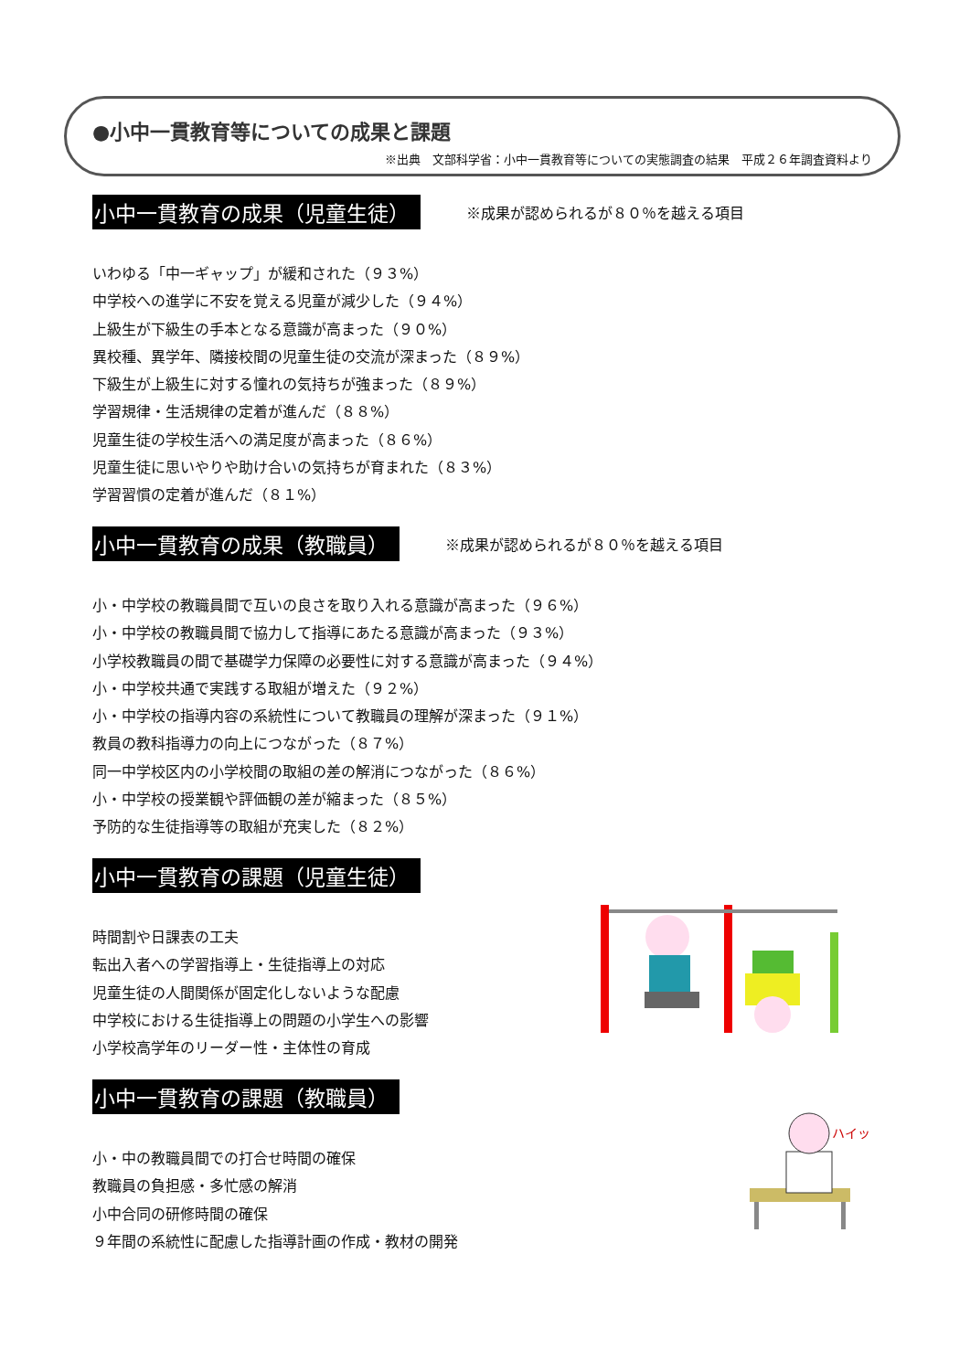●小中一貫教育等についての成果と課題
※出典　文部科学省：小中一貫教育等についての実態調査の結果　平成２６年調査資料より
小中一貫教育の成果（児童生徒） ※成果が認められるが８０％を越える項目
いわゆる「中一ギャップ」が緩和された（９３%）
中学校への進学に不安を覚える児童が減少した（９４%）
上級生が下級生の手本となる意識が高まった（９０%）
異校種、異学年、隣接校間の児童生徒の交流が深まった（８９%）
下級生が上級生に対する憧れの気持ちが強まった（８９%）
学習規律・生活規律の定着が進んだ（８８%）
児童生徒の学校生活への満足度が高まった（８６%）
児童生徒に思いやりや助け合いの気持ちが育まれた（８３%）
学習習慣の定着が進んだ（８１%）
小中一貫教育の成果（教職員） ※成果が認められるが８０％を越える項目
小・中学校の教職員間で互いの良さを取り入れる意識が高まった（９６%）
小・中学校の教職員間で協力して指導にあたる意識が高まった（９３%）
小学校教職員の間で基礎学力保障の必要性に対する意識が高まった（９４%）
小・中学校共通で実践する取組が増えた（９２%）
小・中学校の指導内容の系統性について教職員の理解が深まった（９１%）
教員の教科指導力の向上につながった（８７%）
同一中学校区内の小学校間の取組の差の解消につながった（８６%）
小・中学校の授業観や評価観の差が縮まった（８５%）
予防的な生徒指導等の取組が充実した（８２%）
小中一貫教育の課題（児童生徒）
時間割や日課表の工夫
転出入者への学習指導上・生徒指導上の対応
児童生徒の人間関係が固定化しないような配慮
中学校における生徒指導上の問題の小学生への影響
小学校高学年のリーダー性・主体性の育成
小中一貫教育の課題（教職員）
小・中の教職員間での打合せ時間の確保
教職員の負担感・多忙感の解消
小中合同の研修時間の確保
９年間の系統性に配慮した指導計画の作成・教材の開発
ハイッ